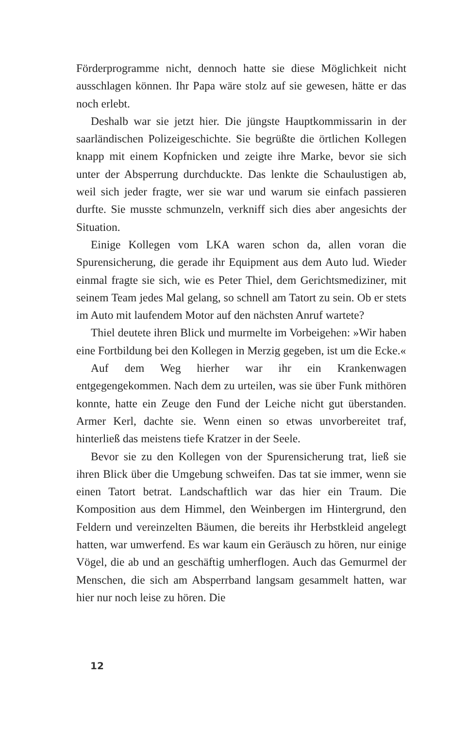Förderprogramme nicht, dennoch hatte sie diese Möglichkeit nicht ausschlagen können. Ihr Papa wäre stolz auf sie gewesen, hätte er das noch erlebt.
Deshalb war sie jetzt hier. Die jüngste Hauptkommissarin in der saarländischen Polizeigeschichte. Sie begrüßte die örtlichen Kollegen knapp mit einem Kopfnicken und zeigte ihre Marke, bevor sie sich unter der Absperrung durchduckte. Das lenkte die Schaulustigen ab, weil sich jeder fragte, wer sie war und warum sie einfach passieren durfte. Sie musste schmunzeln, verkniff sich dies aber angesichts der Situation.
Einige Kollegen vom LKA waren schon da, allen voran die Spurensicherung, die gerade ihr Equipment aus dem Auto lud. Wieder einmal fragte sie sich, wie es Peter Thiel, dem Gerichtsmediziner, mit seinem Team jedes Mal gelang, so schnell am Tatort zu sein. Ob er stets im Auto mit laufendem Motor auf den nächsten Anruf wartete?
Thiel deutete ihren Blick und murmelte im Vorbeigehen: »Wir haben eine Fortbildung bei den Kollegen in Merzig gegeben, ist um die Ecke.«
Auf dem Weg hierher war ihr ein Krankenwagen entgegengekommen. Nach dem zu urteilen, was sie über Funk mithören konnte, hatte ein Zeuge den Fund der Leiche nicht gut überstanden. Armer Kerl, dachte sie. Wenn einen so etwas unvorbereitet traf, hinterließ das meistens tiefe Kratzer in der Seele.
Bevor sie zu den Kollegen von der Spurensicherung trat, ließ sie ihren Blick über die Umgebung schweifen. Das tat sie immer, wenn sie einen Tatort betrat. Landschaftlich war das hier ein Traum. Die Komposition aus dem Himmel, den Weinbergen im Hintergrund, den Feldern und vereinzelten Bäumen, die bereits ihr Herbstkleid angelegt hatten, war umwerfend. Es war kaum ein Geräusch zu hören, nur einige Vögel, die ab und an geschäftig umherflogen. Auch das Gemurmel der Menschen, die sich am Absperrband langsam gesammelt hatten, war hier nur noch leise zu hören. Die
12